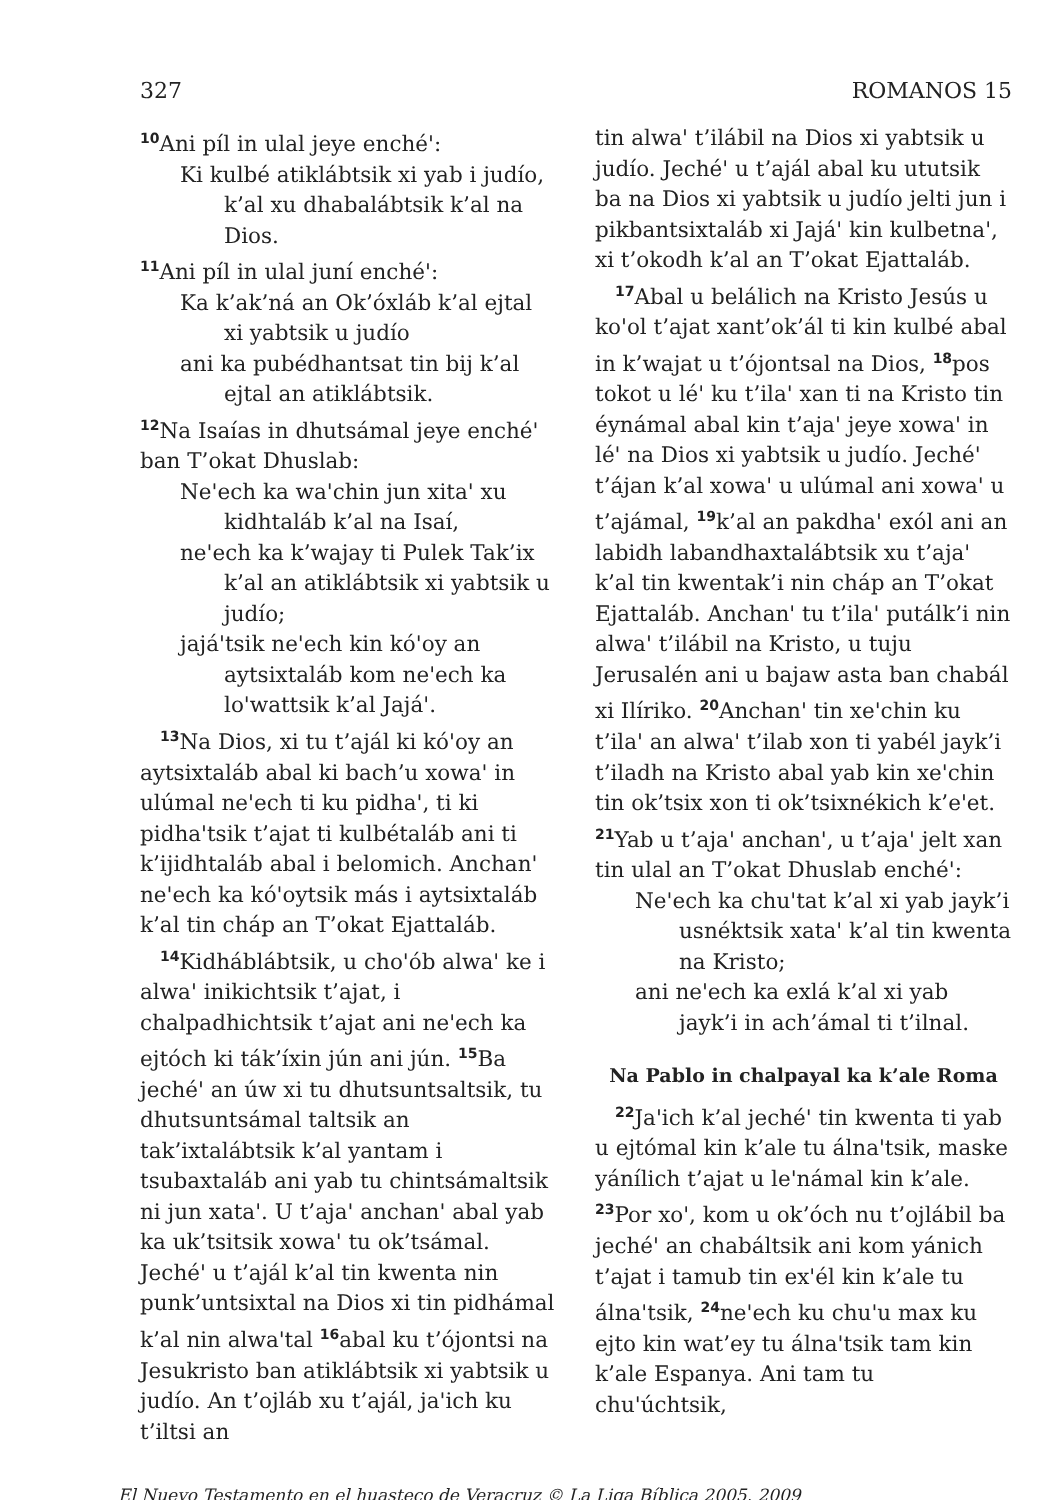327 ROMANOS 15
<sup>10</sup> Ani píl in ulal jeye enché':
Ki kulbé atiklábtsik xi yab i judío, k’al xu dhabalábtsik k’al na Dios.
<sup>11</sup> Ani píl in ulal juní enché':
Ka k’ak’ná an Ok’óxláb k’al ejtal xi yabtsik u judío
ani ka pubédhantsat tin bij k’al ejtal an atiklábtsik.
<sup>12</sup>Na Isaías in dhutsámal jeye enché' ban T’okat Dhuslab:
Ne'ech ka wa'chin jun xita' xu kidhtaláb k’al na Isaí,
ne'ech ka k’wajay ti Pulek Tak’ix k’al an atiklábtsik xi yabtsik u judío;
jajá'tsik ne'ech kin kó'oy an aytsixtaláb kom ne'ech ka lo'wattsik k’al Jajá'.
<sup>13</sup>Na Dios, xi tu t’ajál ki kó'oy an aytsixtaláb abal ki bach’u xowa' in ulúmal ne'ech ti ku pidha', ti ki pidha'tsik t’ajat ti kulbétaláb ani ti k’ijidhtaláb abal i belomich. Anchan' ne'ech ka kó'oytsik más i aytsixtaláb k’al tin cháp an T’okat Ejattaláb.
<sup>14</sup> Kidháblábtsik, u cho'ób alwa' ke i alwa' inikichtsik t’ajat, i chalpadhichtsik t’ajat ani ne'ech ka ejtóch ki ták’íxin jún ani jún. <sup>15</sup>Ba jeché' an úw xi tu dhutsuntsaltsik, tu dhutsuntsámal taltsik an tak’ixtalábtsik k’al yantam i tsubaxtaláb ani yab tu chintsámaltsik ni jun xata'. U t’aja' anchan' abal yab ka uk’tsitsik xowa' tu ok’tsámal. Jeché' u t’ajál k’al tin kwenta nin punk’untsixtal na Dios xi tin pidhámal k’al nin alwa'tal <sup>16</sup>abal ku t’ójontsi na Jesukristo ban atiklábtsik xi yabtsik u judío. An t’ojláb xu t’ajál, ja'ich ku t’iltsi an
tin alwa' t’ilábil na Dios xi yabtsik u judío. Jeché' u t’ajál abal ku ututsik ba na Dios xi yabtsik u judío jelti jun i pikbantsixtaláb xi Jajá' kin kulbetna', xi t’okodh k’al an T’okat Ejattaláb.
<sup>17</sup> Abal u belálich na Kristo Jesús u ko'ol t’ajat xant’ok’ál ti kin kulbé abal in k’wajat u t’ójontsal na Dios, <sup>18</sup>pos tokot u lé' ku t’ila' xan ti na Kristo tin éynámal abal kin t’aja' jeye xowa' in lé' na Dios xi yabtsik u judío. Jeché' t’ájan k’al xowa' u ulúmal ani xowa' u t’ajámal, <sup>19</sup>k’al an pakdha' exól ani an labidh labandhaxtalábtsik xu t’aja' k’al tin kwentak’i nin cháp an T’okat Ejattaláb. Anchan' tu t’ila' putálk’i nin alwa' t’ilábil na Kristo, u tuju Jerusalén ani u bajaw asta ban chabál xi Ilíriko. <sup>20</sup>Anchan' tin xe'chin ku t’ila' an alwa' t’ilab xon ti yabél jayk’i t’iladh na Kristo abal yab kin xe'chin tin ok’tsix xon ti ok’tsixnékich k’e'et. <sup>21</sup>Yab u t’aja' anchan', u t’aja' jelt xan tin ulal an T’okat Dhuslab enché':
Ne'ech ka chu'tat k’al xi yab jayk’i usnéktsik xata' k’al tin kwenta na Kristo;
ani ne'ech ka exlá k’al xi yab jayk’i in ach’ámal ti t’ilnal.
Na Pablo in chalpayal ka k’ale Roma
<sup>22</sup> Ja'ich k’al jeché' tin kwenta ti yab u ejtómal kin k’ale tu álna'tsik, maske yánílich t’ajat u le'námal kin k’ale. <sup>23</sup>Por xo', kom u ok’óch nu t’ojlábil ba jeché' an chabáltsik ani kom yánich t’ajat i tamub tin ex'él kin k’ale tu álna'tsik, <sup>24</sup>ne'ech ku chu'u max ku ejto kin wat’ey tu álna'tsik tam kin k’ale Espanya. Ani tam tu chu'úchtsik,
El Nuevo Testamento en el huasteco de Veracruz © La Liga Bíblica 2005, 2009